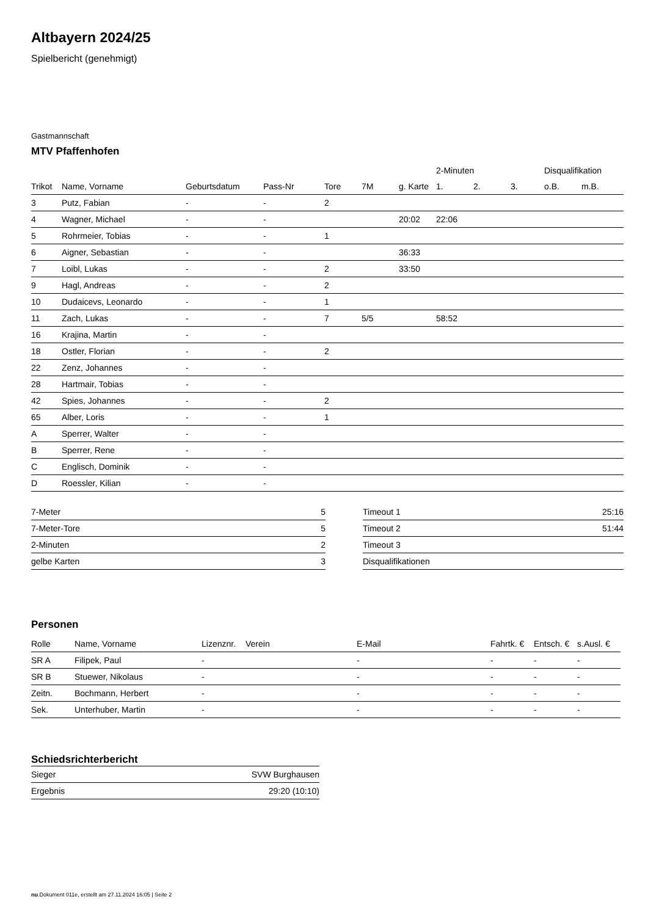Altbayern 2024/25
Spielbericht (genehmigt)
Gastmannschaft
MTV Pfaffenhofen
| | | | | | | | 2-Minuten | | | Disqualifikation | |
| --- | --- | --- | --- | --- | --- | --- | --- | --- | --- | --- | --- |
| Trikot | Name, Vorname | Geburtsdatum | Pass-Nr | Tore | 7M | g. Karte | 1. | 2. | 3. | o.B. | m.B. |
| 3 | Putz, Fabian | - | - | 2 | | | | | | | |
| 4 | Wagner, Michael | - | - | | | 20:02 | 22:06 | | | | |
| 5 | Rohrmeier, Tobias | - | - | 1 | | | | | | | |
| 6 | Aigner, Sebastian | - | - | | | 36:33 | | | | | |
| 7 | Loibl, Lukas | - | - | 2 | | 33:50 | | | | | |
| 9 | Hagl, Andreas | - | - | 2 | | | | | | | |
| 10 | Dudaicevs, Leonardo | - | - | 1 | | | | | | | |
| 11 | Zach, Lukas | - | - | 7 | 5/5 | | 58:52 | | | | |
| 16 | Krajina, Martin | - | - | | | | | | | | |
| 18 | Ostler, Florian | - | - | 2 | | | | | | | |
| 22 | Zenz, Johannes | - | - | | | | | | | | |
| 28 | Hartmair, Tobias | - | - | | | | | | | | |
| 42 | Spies, Johannes | - | - | 2 | | | | | | | |
| 65 | Alber, Loris | - | - | 1 | | | | | | | |
| A | Sperrer, Walter | - | - | | | | | | | | |
| B | Sperrer, Rene | - | - | | | | | | | | |
| C | Englisch, Dominik | - | - | | | | | | | | |
| D | Roessler, Kilian | - | - | | | | | | | | |
| 7-Meter | 5 |
| 7-Meter-Tore | 5 |
| 2-Minuten | 2 |
| gelbe Karten | 3 |
| Timeout 1 | 25:16 |
| Timeout 2 | 51:44 |
| Timeout 3 | |
| Disqualifikationen | |
Personen
| Rolle | Name, Vorname | Lizenznr. | Verein | E-Mail | Fahrtk. € | Entsch. € | s.Ausl. € |
| --- | --- | --- | --- | --- | --- | --- | --- |
| SR A | Filipek, Paul | - | | - | - | - | - |
| SR B | Stuewer, Nikolaus | - | | - | - | - | - |
| Zeitn. | Bochmann, Herbert | - | | - | - | - | - |
| Sek. | Unterhuber, Martin | - | | - | - | - | - |
Schiedsrichterbericht
| Sieger | SVW Burghausen |
| Ergebnis | 29:20 (10:10) |
nu.Dokument 011e, erstellt am 27.11.2024 16:05 | Seite 2